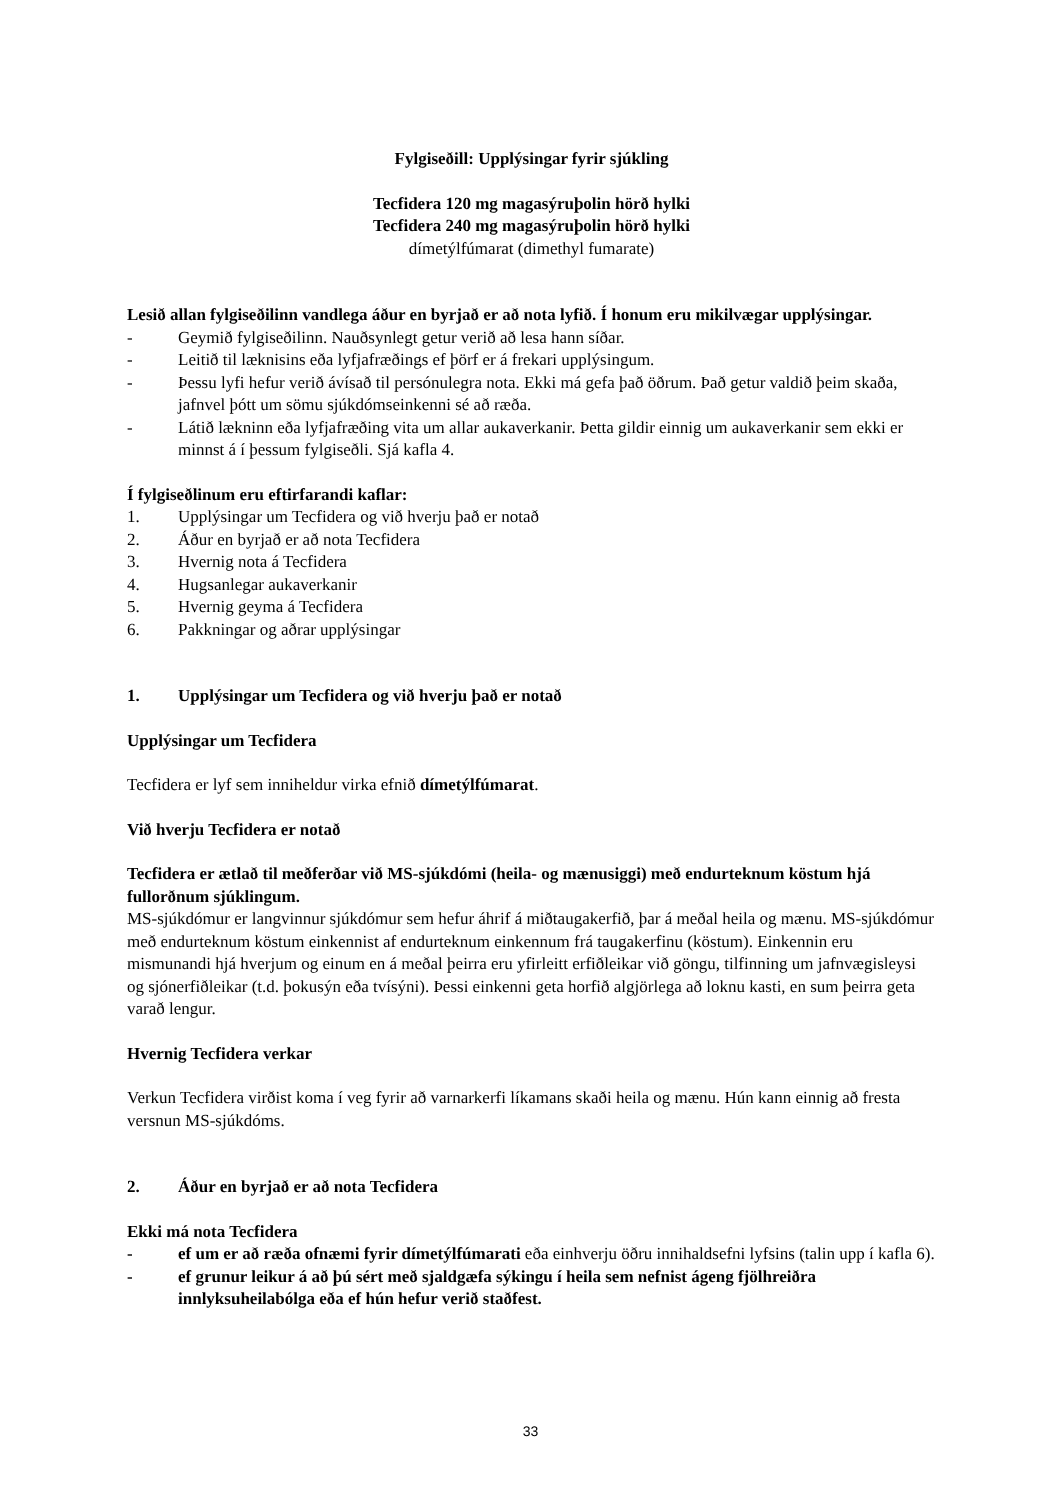Fylgiseðill: Upplýsingar fyrir sjúkling
Tecfidera 120 mg magasýruþolin hörð hylki
Tecfidera 240 mg magasýruþolin hörð hylki
dímetýlfúmarat (dimethyl fumarate)
Lesið allan fylgiseðilinn vandlega áður en byrjað er að nota lyfið. Í honum eru mikilvægar upplýsingar.
- Geymið fylgiseðilinn. Nauðsynlegt getur verið að lesa hann síðar.
- Leitið til læknisins eða lyfjafræðings ef þörf er á frekari upplýsingum.
- Þessu lyfi hefur verið ávísað til persónulegra nota. Ekki má gefa það öðrum. Það getur valdið þeim skaða, jafnvel þótt um sömu sjúkdómseinkenni sé að ræða.
- Látið lækninn eða lyfjafræðing vita um allar aukaverkanir. Þetta gildir einnig um aukaverkanir sem ekki er minnst á í þessum fylgiseðli. Sjá kafla 4.
Í fylgiseðlinum eru eftirfarandi kaflar:
1. Upplýsingar um Tecfidera og við hverju það er notað
2. Áður en byrjað er að nota Tecfidera
3. Hvernig nota á Tecfidera
4. Hugsanlegar aukaverkanir
5. Hvernig geyma á Tecfidera
6. Pakkningar og aðrar upplýsingar
1. Upplýsingar um Tecfidera og við hverju það er notað
Upplýsingar um Tecfidera
Tecfidera er lyf sem inniheldur virka efnið dímetýlfúmarat.
Við hverju Tecfidera er notað
Tecfidera er ætlað til meðferðar við MS-sjúkdómi (heila- og mænusiggi) með endurteknum köstum hjá fullorðnum sjúklingum.
MS-sjúkdómur er langvinnur sjúkdómur sem hefur áhrif á miðtaugakerfið, þar á meðal heila og mænu. MS-sjúkdómur með endurteknum köstum einkennist af endurteknum einkennum frá taugakerfinu (köstum). Einkennin eru mismunandi hjá hverjum og einum en á meðal þeirra eru yfirleitt erfiðleikar við göngu, tilfinning um jafnvægisleysi og sjónerfiðleikar (t.d. þokusýn eða tvísýni). Þessi einkenni geta horfið algjörlega að loknu kasti, en sum þeirra geta varað lengur.
Hvernig Tecfidera verkar
Verkun Tecfidera virðist koma í veg fyrir að varnarkerfi líkamans skaði heila og mænu. Hún kann einnig að fresta versnun MS-sjúkdóms.
2. Áður en byrjað er að nota Tecfidera
Ekki má nota Tecfidera
- ef um er að ræða ofnæmi fyrir dímetýlfúmarati eða einhverju öðru innihaldsefni lyfsins (talin upp í kafla 6).
- ef grunur leikur á að þú sért með sjaldgæfa sýkingu í heila sem nefnist ágeng fjölhreiðra innlyksuheilabólga eða ef hún hefur verið staðfest.
33